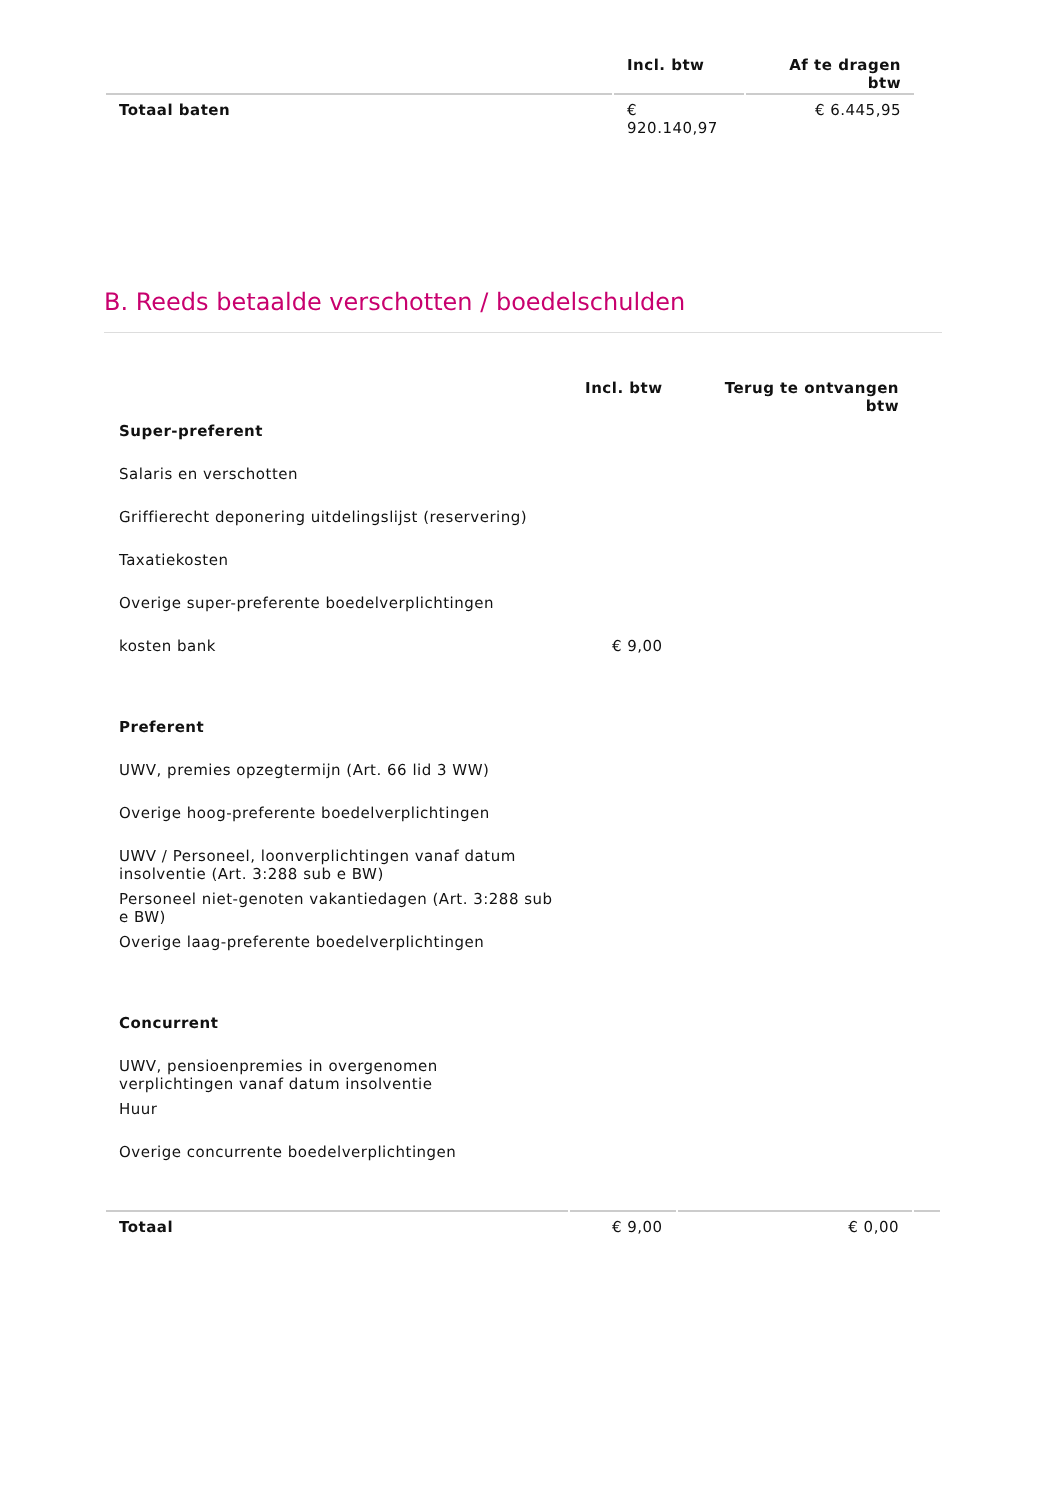| | Incl. btw | Af te dragen btw |
| --- | --- | --- |
| Totaal baten | € 920.140,97 | € 6.445,95 |
B. Reeds betaalde verschotten / boedelschulden
| | Incl. btw | Terug te ontvangen btw | |
| --- | --- | --- | --- |
| Super-preferent | | | |
| Salaris en verschotten | | | |
| Griffierecht deponering uitdelingslijst (reservering) | | | |
| Taxatiekosten | | | |
| Overige super-preferente boedelverplichtingen | | | |
| kosten bank | € 9,00 | | |
| Preferent | | | |
| UWV, premies opzegtermijn (Art. 66 lid 3 WW) | | | |
| Overige hoog-preferente boedelverplichtingen | | | |
| UWV / Personeel, loonverplichtingen vanaf datum insolventie (Art. 3:288 sub e BW) | | | |
| Personeel niet-genoten vakantiedagen (Art. 3:288 sub e BW) | | | |
| Overige laag-preferente boedelverplichtingen | | | |
| Concurrent | | | |
| UWV, pensioenpremies in overgenomen verplichtingen vanaf datum insolventie | | | |
| Huur | | | |
| Overige concurrente boedelverplichtingen | | | |
| Totaal | € 9,00 | € 0,00 | |